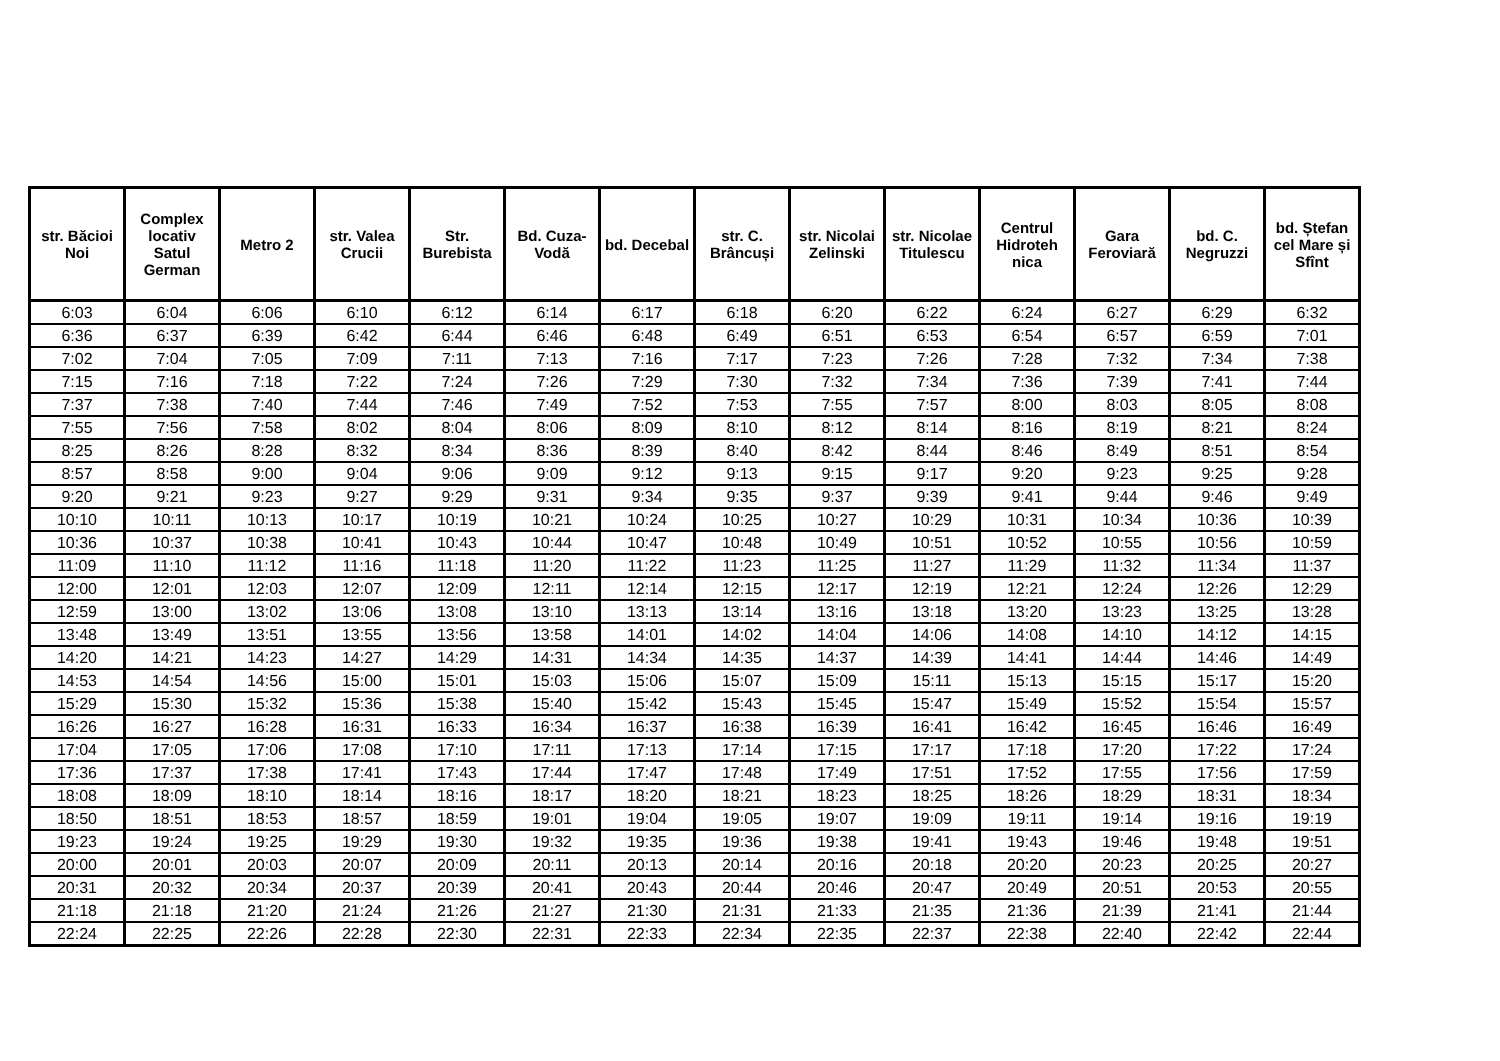| str. Băcioi Noi | Complex locativ Satul German | Metro 2 | str. Valea Crucii | Str. Burebista | Bd. Cuza-Vodă | bd. Decebal | str. C. Brâncuși | str. Nicolai Zelinski | str. Nicolae Titulescu | Centrul Hidroteh nica | Gara Feroviară | bd. C. Negruzzi | bd. Ștefan cel Mare și Sfînt |
| --- | --- | --- | --- | --- | --- | --- | --- | --- | --- | --- | --- | --- | --- |
| 6:03 | 6:04 | 6:06 | 6:10 | 6:12 | 6:14 | 6:17 | 6:18 | 6:20 | 6:22 | 6:24 | 6:27 | 6:29 | 6:32 |
| 6:36 | 6:37 | 6:39 | 6:42 | 6:44 | 6:46 | 6:48 | 6:49 | 6:51 | 6:53 | 6:54 | 6:57 | 6:59 | 7:01 |
| 7:02 | 7:04 | 7:05 | 7:09 | 7:11 | 7:13 | 7:16 | 7:17 | 7:23 | 7:26 | 7:28 | 7:32 | 7:34 | 7:38 |
| 7:15 | 7:16 | 7:18 | 7:22 | 7:24 | 7:26 | 7:29 | 7:30 | 7:32 | 7:34 | 7:36 | 7:39 | 7:41 | 7:44 |
| 7:37 | 7:38 | 7:40 | 7:44 | 7:46 | 7:49 | 7:52 | 7:53 | 7:55 | 7:57 | 8:00 | 8:03 | 8:05 | 8:08 |
| 7:55 | 7:56 | 7:58 | 8:02 | 8:04 | 8:06 | 8:09 | 8:10 | 8:12 | 8:14 | 8:16 | 8:19 | 8:21 | 8:24 |
| 8:25 | 8:26 | 8:28 | 8:32 | 8:34 | 8:36 | 8:39 | 8:40 | 8:42 | 8:44 | 8:46 | 8:49 | 8:51 | 8:54 |
| 8:57 | 8:58 | 9:00 | 9:04 | 9:06 | 9:09 | 9:12 | 9:13 | 9:15 | 9:17 | 9:20 | 9:23 | 9:25 | 9:28 |
| 9:20 | 9:21 | 9:23 | 9:27 | 9:29 | 9:31 | 9:34 | 9:35 | 9:37 | 9:39 | 9:41 | 9:44 | 9:46 | 9:49 |
| 10:10 | 10:11 | 10:13 | 10:17 | 10:19 | 10:21 | 10:24 | 10:25 | 10:27 | 10:29 | 10:31 | 10:34 | 10:36 | 10:39 |
| 10:36 | 10:37 | 10:38 | 10:41 | 10:43 | 10:44 | 10:47 | 10:48 | 10:49 | 10:51 | 10:52 | 10:55 | 10:56 | 10:59 |
| 11:09 | 11:10 | 11:12 | 11:16 | 11:18 | 11:20 | 11:22 | 11:23 | 11:25 | 11:27 | 11:29 | 11:32 | 11:34 | 11:37 |
| 12:00 | 12:01 | 12:03 | 12:07 | 12:09 | 12:11 | 12:14 | 12:15 | 12:17 | 12:19 | 12:21 | 12:24 | 12:26 | 12:29 |
| 12:59 | 13:00 | 13:02 | 13:06 | 13:08 | 13:10 | 13:13 | 13:14 | 13:16 | 13:18 | 13:20 | 13:23 | 13:25 | 13:28 |
| 13:48 | 13:49 | 13:51 | 13:55 | 13:56 | 13:58 | 14:01 | 14:02 | 14:04 | 14:06 | 14:08 | 14:10 | 14:12 | 14:15 |
| 14:20 | 14:21 | 14:23 | 14:27 | 14:29 | 14:31 | 14:34 | 14:35 | 14:37 | 14:39 | 14:41 | 14:44 | 14:46 | 14:49 |
| 14:53 | 14:54 | 14:56 | 15:00 | 15:01 | 15:03 | 15:06 | 15:07 | 15:09 | 15:11 | 15:13 | 15:15 | 15:17 | 15:20 |
| 15:29 | 15:30 | 15:32 | 15:36 | 15:38 | 15:40 | 15:42 | 15:43 | 15:45 | 15:47 | 15:49 | 15:52 | 15:54 | 15:57 |
| 16:26 | 16:27 | 16:28 | 16:31 | 16:33 | 16:34 | 16:37 | 16:38 | 16:39 | 16:41 | 16:42 | 16:45 | 16:46 | 16:49 |
| 17:04 | 17:05 | 17:06 | 17:08 | 17:10 | 17:11 | 17:13 | 17:14 | 17:15 | 17:17 | 17:18 | 17:20 | 17:22 | 17:24 |
| 17:36 | 17:37 | 17:38 | 17:41 | 17:43 | 17:44 | 17:47 | 17:48 | 17:49 | 17:51 | 17:52 | 17:55 | 17:56 | 17:59 |
| 18:08 | 18:09 | 18:10 | 18:14 | 18:16 | 18:17 | 18:20 | 18:21 | 18:23 | 18:25 | 18:26 | 18:29 | 18:31 | 18:34 |
| 18:50 | 18:51 | 18:53 | 18:57 | 18:59 | 19:01 | 19:04 | 19:05 | 19:07 | 19:09 | 19:11 | 19:14 | 19:16 | 19:19 |
| 19:23 | 19:24 | 19:25 | 19:29 | 19:30 | 19:32 | 19:35 | 19:36 | 19:38 | 19:41 | 19:43 | 19:46 | 19:48 | 19:51 |
| 20:00 | 20:01 | 20:03 | 20:07 | 20:09 | 20:11 | 20:13 | 20:14 | 20:16 | 20:18 | 20:20 | 20:23 | 20:25 | 20:27 |
| 20:31 | 20:32 | 20:34 | 20:37 | 20:39 | 20:41 | 20:43 | 20:44 | 20:46 | 20:47 | 20:49 | 20:51 | 20:53 | 20:55 |
| 21:18 | 21:18 | 21:20 | 21:24 | 21:26 | 21:27 | 21:30 | 21:31 | 21:33 | 21:35 | 21:36 | 21:39 | 21:41 | 21:44 |
| 22:24 | 22:25 | 22:26 | 22:28 | 22:30 | 22:31 | 22:33 | 22:34 | 22:35 | 22:37 | 22:38 | 22:40 | 22:42 | 22:44 |